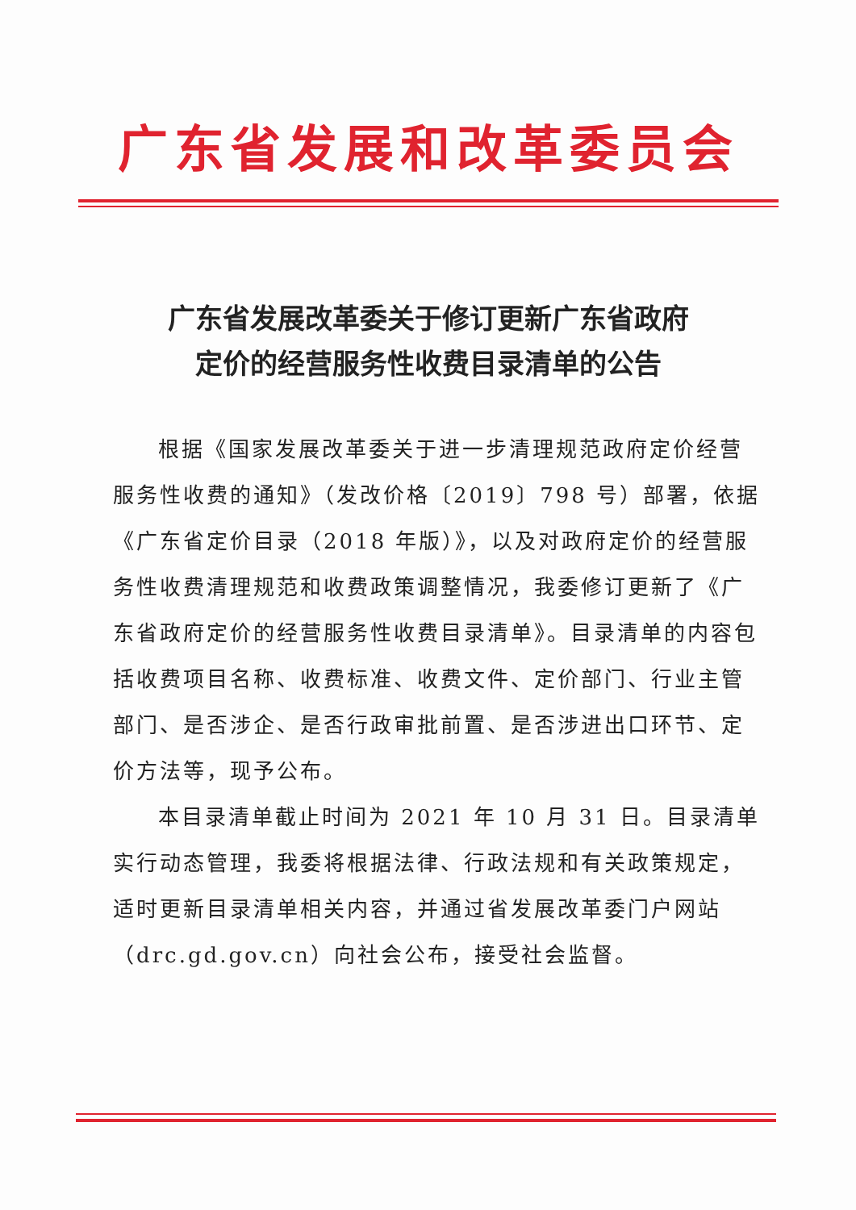广东省发展和改革委员会
广东省发展改革委关于修订更新广东省政府
定价的经营服务性收费目录清单的公告
根据《国家发展改革委关于进一步清理规范政府定价经营服务性收费的通知》（发改价格〔2019〕798 号）部署，依据《广东省定价目录（2018 年版）》，以及对政府定价的经营服务性收费清理规范和收费政策调整情况，我委修订更新了《广东省政府定价的经营服务性收费目录清单》。目录清单的内容包括收费项目名称、收费标准、收费文件、定价部门、行业主管部门、是否涉企、是否行政审批前置、是否涉进出口环节、定价方法等，现予公布。
本目录清单截止时间为 2021 年 10 月 31 日。目录清单实行动态管理，我委将根据法律、行政法规和有关政策规定，适时更新目录清单相关内容，并通过省发展改革委门户网站（drc.gd.gov.cn）向社会公布，接受社会监督。